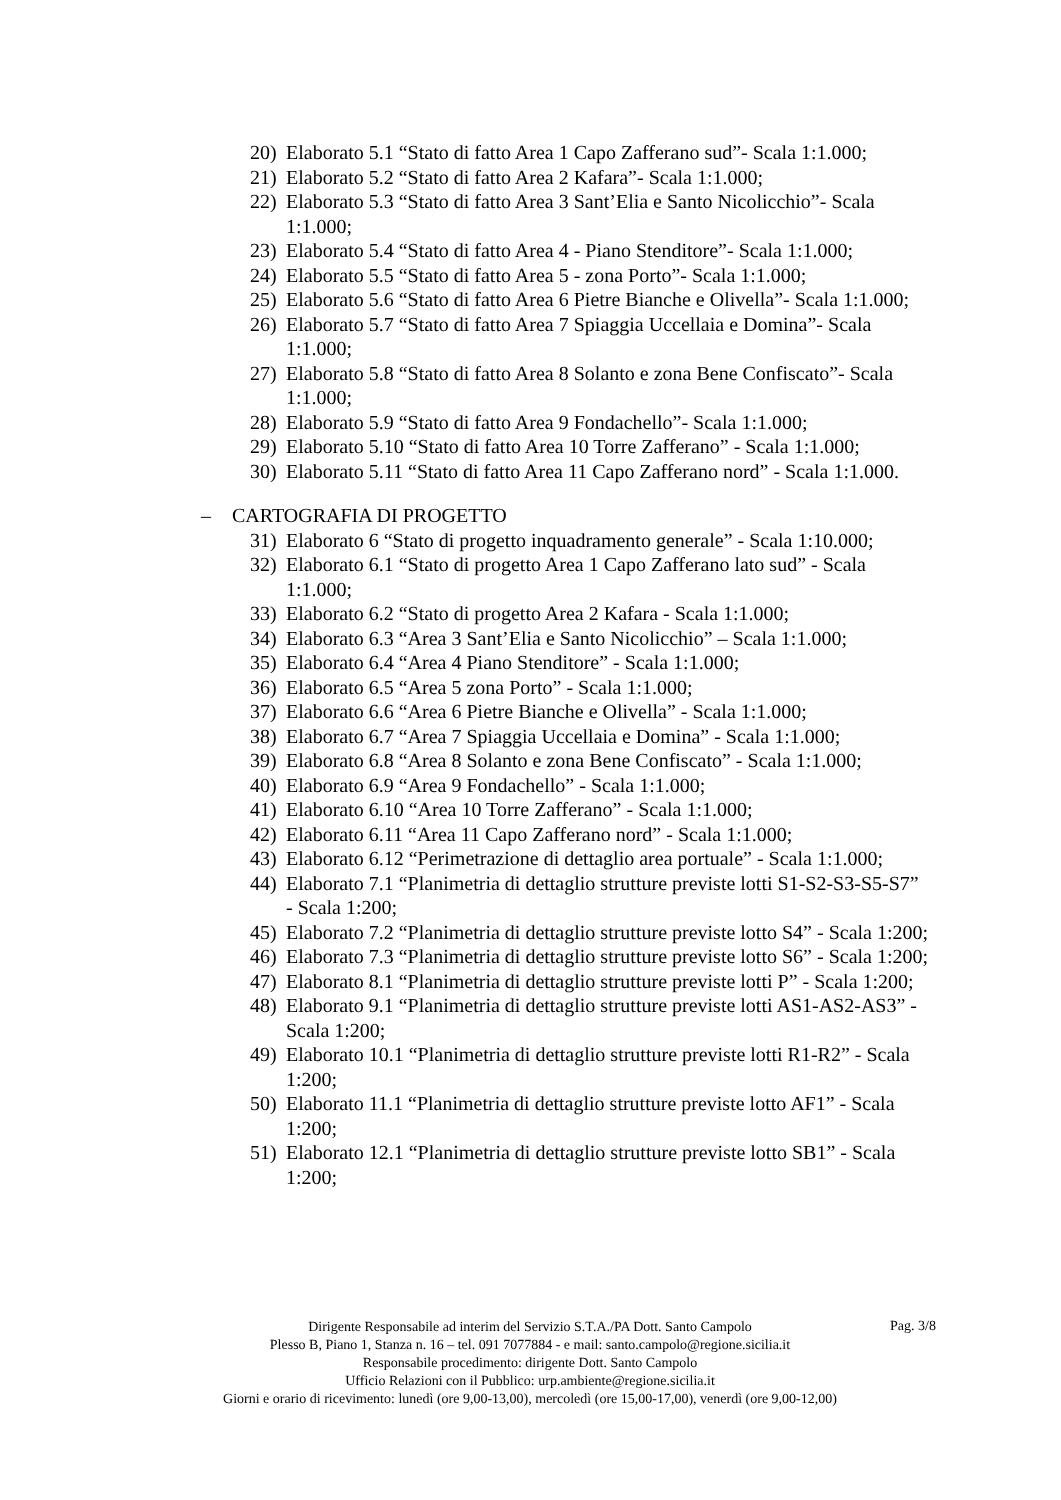20) Elaborato 5.1 “Stato di fatto Area 1 Capo Zafferano sud”- Scala 1:1.000;
21) Elaborato 5.2 “Stato di fatto Area 2 Kafara”- Scala 1:1.000;
22) Elaborato 5.3 “Stato di fatto Area 3 Sant’Elia e Santo Nicolicchio”- Scala 1:1.000;
23) Elaborato 5.4 “Stato di fatto Area 4 - Piano Stenditore”- Scala 1:1.000;
24) Elaborato 5.5 “Stato di fatto Area 5 - zona Porto”- Scala 1:1.000;
25) Elaborato 5.6 “Stato di fatto Area 6 Pietre Bianche e Olivella”- Scala 1:1.000;
26) Elaborato 5.7 “Stato di fatto Area 7 Spiaggia Uccellaia e Domina”- Scala 1:1.000;
27) Elaborato 5.8 “Stato di fatto Area 8 Solanto e zona Bene Confiscato”- Scala 1:1.000;
28) Elaborato 5.9 “Stato di fatto Area 9 Fondachello”- Scala 1:1.000;
29) Elaborato 5.10 “Stato di fatto Area 10 Torre Zafferano” - Scala 1:1.000;
30) Elaborato 5.11 “Stato di fatto Area 11 Capo Zafferano nord” - Scala 1:1.000.
– CARTOGRAFIA DI PROGETTO
31) Elaborato 6 “Stato di progetto inquadramento generale” - Scala 1:10.000;
32) Elaborato 6.1 “Stato di progetto Area 1 Capo Zafferano lato sud” - Scala 1:1.000;
33) Elaborato 6.2 “Stato di progetto Area 2 Kafara - Scala 1:1.000;
34) Elaborato 6.3 “Area 3 Sant’Elia e Santo Nicolicchio” – Scala 1:1.000;
35) Elaborato 6.4 “Area 4 Piano Stenditore” - Scala 1:1.000;
36) Elaborato 6.5 “Area 5 zona Porto” - Scala 1:1.000;
37) Elaborato 6.6 “Area 6 Pietre Bianche e Olivella” - Scala 1:1.000;
38) Elaborato 6.7 “Area 7 Spiaggia Uccellaia e Domina” - Scala 1:1.000;
39) Elaborato 6.8 “Area 8 Solanto e zona Bene Confiscato” - Scala 1:1.000;
40) Elaborato 6.9 “Area 9 Fondachello” - Scala 1:1.000;
41) Elaborato 6.10 “Area 10 Torre Zafferano” - Scala 1:1.000;
42) Elaborato 6.11 “Area 11 Capo Zafferano nord” - Scala 1:1.000;
43) Elaborato 6.12 “Perimetrazione di dettaglio area portuale” - Scala 1:1.000;
44) Elaborato 7.1 “Planimetria di dettaglio strutture previste lotti S1-S2-S3-S5-S7” - Scala 1:200;
45) Elaborato 7.2 “Planimetria di dettaglio strutture previste lotto S4” - Scala 1:200;
46) Elaborato 7.3 “Planimetria di dettaglio strutture previste lotto S6” - Scala 1:200;
47) Elaborato 8.1 “Planimetria di dettaglio strutture previste lotti P” - Scala 1:200;
48) Elaborato 9.1 “Planimetria di dettaglio strutture previste lotti AS1-AS2-AS3” - Scala 1:200;
49) Elaborato 10.1 “Planimetria di dettaglio strutture previste lotti R1-R2” - Scala 1:200;
50) Elaborato 11.1 “Planimetria di dettaglio strutture previste lotto AF1” - Scala 1:200;
51) Elaborato 12.1 “Planimetria di dettaglio strutture previste lotto SB1” - Scala 1:200;
Dirigente Responsabile ad interim del Servizio S.T.A./PA Dott. Santo Campolo
Plesso B, Piano 1, Stanza n. 16 – tel. 091 7077884 - e mail: santo.campolo@regione.sicilia.it
Responsabile procedimento: dirigente Dott. Santo Campolo
Ufficio Relazioni con il Pubblico: urp.ambiente@regione.sicilia.it
Giorni e orario di ricevimento: lunedì (ore 9,00-13,00), mercoledì (ore 15,00-17,00), venerdì (ore 9,00-12,00)
Pag. 3/8